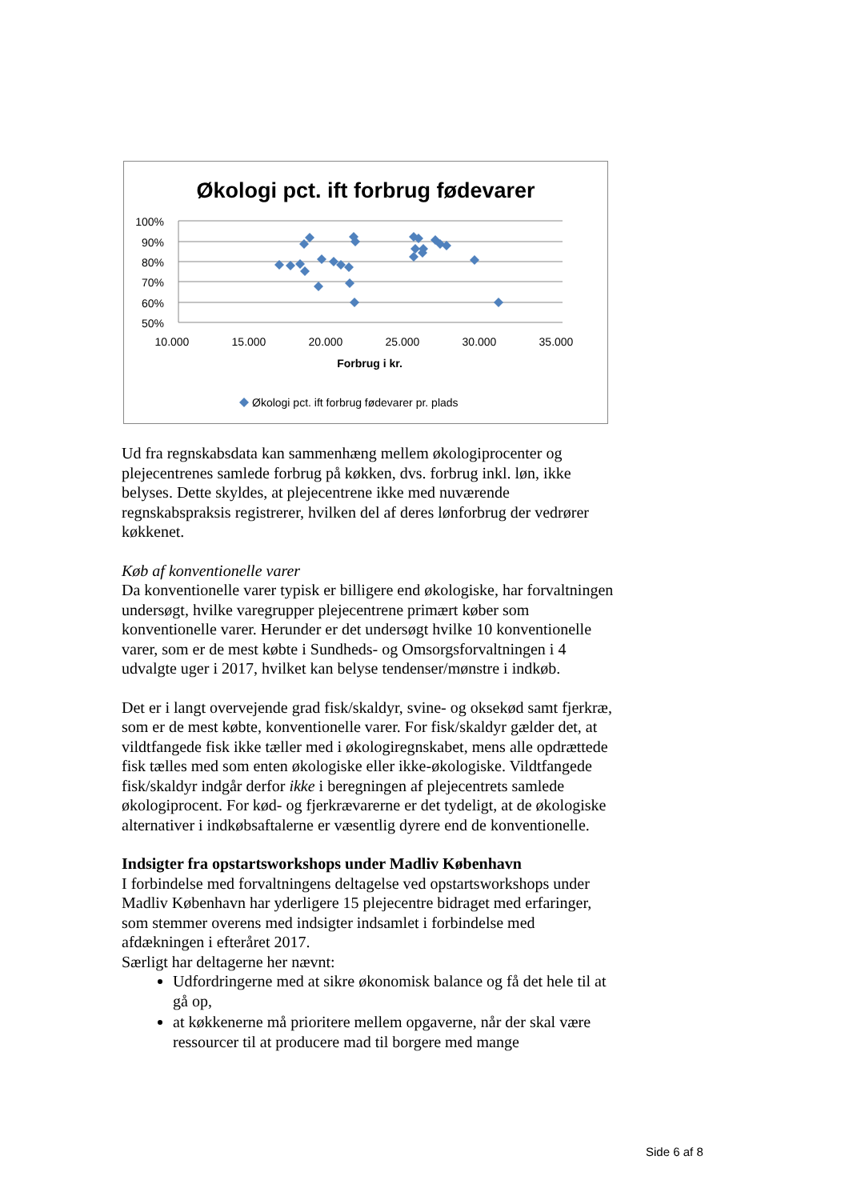Økologi pct. ift forbrug fødevarer
100%
90%
80%
70%
60%
50%
10.000
15.000
20.000
25.000
30.000
35.000
Forbrug i kr.
Økologi pct. ift forbrug fødevarer pr. plads
Ud fra regnskabsdata kan sammenhæng mellem økologiprocenter og plejecentrenes samlede forbrug på køkken, dvs. forbrug inkl. løn, ikke belyses. Dette skyldes, at plejecentrene ikke med nuværende regnskabspraksis registrerer, hvilken del af deres lønforbrug der vedrører køkkenet.
Køb af konventionelle varer
Da konventionelle varer typisk er billigere end økologiske, har forvaltningen undersøgt, hvilke varegrupper plejecentrene primært køber som konventionelle varer. Herunder er det undersøgt hvilke 10 konventionelle varer, som er de mest købte i Sundheds- og Omsorgsforvaltningen i 4 udvalgte uger i 2017, hvilket kan belyse tendenser/mønstre i indkøb.
Det er i langt overvejende grad fisk/skaldyr, svine- og oksekød samt fjerkræ, som er de mest købte, konventionelle varer. For fisk/skaldyr gælder det, at vildtfangede fisk ikke tæller med i økologiregnskabet, mens alle opdrættede fisk tælles med som enten økologiske eller ikke-økologiske. Vildtfangede fisk/skaldyr indgår derfor ikke i beregningen af plejecentrets samlede økologiprocent. For kød- og fjerkrævarerne er det tydeligt, at de økologiske alternativer i indkøbsaftalerne er væsentlig dyrere end de konventionelle.
Indsigter fra opstartsworkshops under Madliv København
I forbindelse med forvaltningens deltagelse ved opstartsworkshops under Madliv København har yderligere 15 plejecentre bidraget med erfaringer, som stemmer overens med indsigter indsamlet i forbindelse med afdækningen i efteråret 2017.
Særligt har deltagerne her nævnt:
Udfordringerne med at sikre økonomisk balance og få det hele til at gå op,
at køkkenerne må prioritere mellem opgaverne, når der skal være ressourcer til at producere mad til borgere med mange
Side 6 af 8